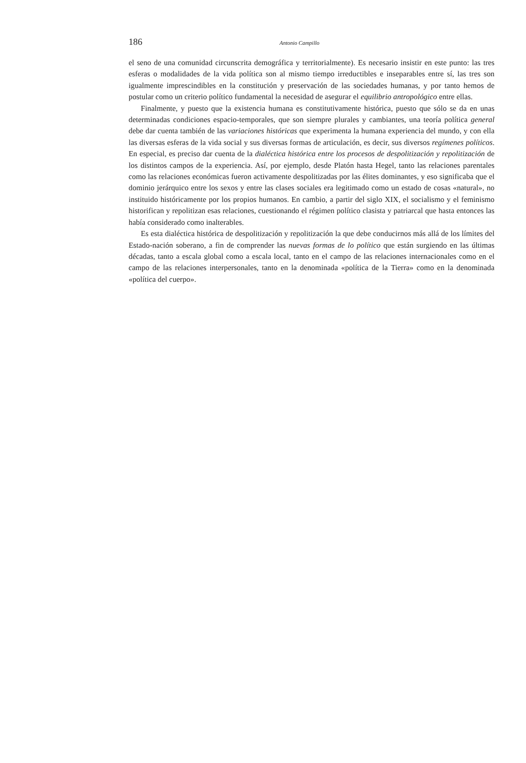186 Antonio Campillo
el seno de una comunidad circunscrita demográfica y territorialmente). Es necesario insistir en este punto: las tres esferas o modalidades de la vida política son al mismo tiempo irreductibles e insepa­rables entre sí, las tres son igualmente imprescindibles en la constitución y preservación de las sociedades humanas, y por tanto hemos de postular como un criterio político fundamental la necesi­dad de asegurar el equilibrio antropológico entre ellas.
Finalmente, y puesto que la existencia humana es constitutivamente histórica, puesto que sólo se da en unas determinadas condiciones espacio-temporales, que son siempre plurales y cambiantes, una teoría política general debe dar cuenta también de las variaciones históricas que experimenta la humana experiencia del mundo, y con ella las diversas esferas de la vida social y sus diversas formas de articulación, es decir, sus diversos regímenes políticos. En especial, es preciso dar cuenta de la dialéctica histórica entre los procesos de despolitización y repolitización de los distintos campos de la experiencia. Así, por ejemplo, desde Platón hasta Hegel, tanto las relaciones parentales como las relaciones económicas fueron activamente despolitizadas por las élites dominantes, y eso significaba que el dominio jerárquico entre los sexos y entre las clases sociales era legitimado como un estado de cosas «natural», no instituido históricamente por los propios humanos. En cambio, a partir del siglo XIX, el socialismo y el feminismo historifican y repolitizan esas relaciones, cuestionando el régimen político clasista y patriarcal que hasta entonces las había considerado como inalterables.
Es esta dialéctica histórica de despolitización y repolitización la que debe conducirnos más allá de los límites del Estado-nación soberano, a fin de comprender las nuevas formas de lo político que están surgiendo en las últimas décadas, tanto a escala global como a escala local, tanto en el campo de las relaciones internacionales como en el campo de las relaciones interpersonales, tanto en la denominada «política de la Tierra» como en la denominada «política del cuerpo».